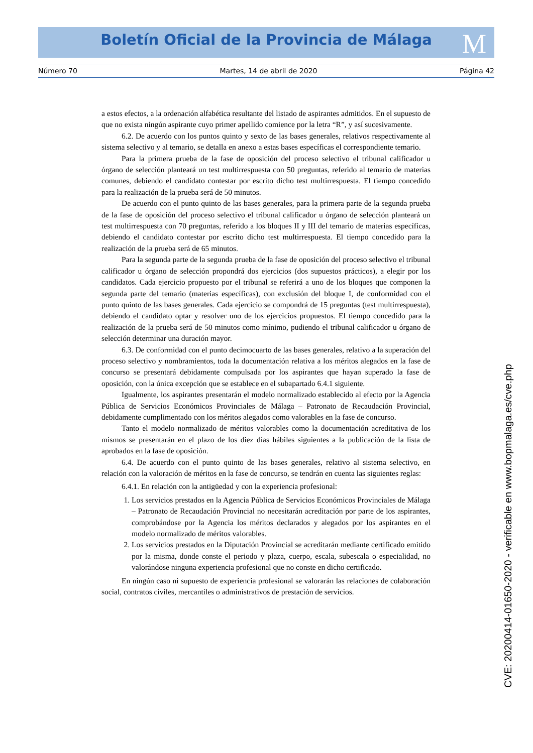Boletín Oficial de la Provincia de Málaga M
Número 70 Martes, 14 de abril de 2020 Página 42
a estos efectos, a la ordenación alfabética resultante del listado de aspirantes admitidos. En el supuesto de que no exista ningún aspirante cuyo primer apellido comience por la letra “R”, y así sucesivamente.
6.2. De acuerdo con los puntos quinto y sexto de las bases generales, relativos respectivamente al sistema selectivo y al temario, se detalla en anexo a estas bases específicas el correspondiente temario.
Para la primera prueba de la fase de oposición del proceso selectivo el tribunal calificador u órgano de selección planteará un test multirrespuesta con 50 preguntas, referido al temario de materias comunes, debiendo el candidato contestar por escrito dicho test multirrespuesta. El tiempo concedido para la realización de la prueba será de 50 minutos.
De acuerdo con el punto quinto de las bases generales, para la primera parte de la segunda prueba de la fase de oposición del proceso selectivo el tribunal calificador u órgano de selección planteará un test multirrespuesta con 70 preguntas, referido a los bloques II y III del temario de materias específicas, debiendo el candidato contestar por escrito dicho test multirrespuesta. El tiempo concedido para la realización de la prueba será de 65 minutos.
Para la segunda parte de la segunda prueba de la fase de oposición del proceso selectivo el tribunal calificador u órgano de selección propondrá dos ejercicios (dos supuestos prácticos), a elegir por los candidatos. Cada ejercicio propuesto por el tribunal se referirá a uno de los bloques que componen la segunda parte del temario (materias específicas), con exclusión del bloque I, de conformidad con el punto quinto de las bases generales. Cada ejercicio se compondrá de 15 preguntas (test multirrespuesta), debiendo el candidato optar y resolver uno de los ejercicios propuestos. El tiempo concedido para la realización de la prueba será de 50 minutos como mínimo, pudiendo el tribunal calificador u órgano de selección determinar una duración mayor.
6.3. De conformidad con el punto decimocuarto de las bases generales, relativo a la superación del proceso selectivo y nombramientos, toda la documentación relativa a los méritos alegados en la fase de concurso se presentará debidamente compulsada por los aspirantes que hayan superado la fase de oposición, con la única excepción que se establece en el subapartado 6.4.1 siguiente.
Igualmente, los aspirantes presentarán el modelo normalizado establecido al efecto por la Agencia Pública de Servicios Económicos Provinciales de Málaga – Patronato de Recaudación Provincial, debidamente cumplimentado con los méritos alegados como valorables en la fase de concurso.
Tanto el modelo normalizado de méritos valorables como la documentación acreditativa de los mismos se presentarán en el plazo de los diez días hábiles siguientes a la publicación de la lista de aprobados en la fase de oposición.
6.4. De acuerdo con el punto quinto de las bases generales, relativo al sistema selectivo, en relación con la valoración de méritos en la fase de concurso, se tendrán en cuenta las siguientes reglas:
6.4.1. En relación con la antigüedad y con la experiencia profesional:
1. Los servicios prestados en la Agencia Pública de Servicios Económicos Provinciales de Málaga – Patronato de Recaudación Provincial no necesitarán acreditación por parte de los aspirantes, comprobándose por la Agencia los méritos declarados y alegados por los aspirantes en el modelo normalizado de méritos valorables.
2. Los servicios prestados en la Diputación Provincial se acreditarán mediante certificado emitido por la misma, donde conste el periodo y plaza, cuerpo, escala, subescala o especialidad, no valorándose ninguna experiencia profesional que no conste en dicho certificado.
En ningún caso ni supuesto de experiencia profesional se valorarán las relaciones de colaboración social, contratos civiles, mercantiles o administrativos de prestación de servicios.
CVE: 20200414-01650-2020 - verificable en www.bopmalaga.es/cve.php